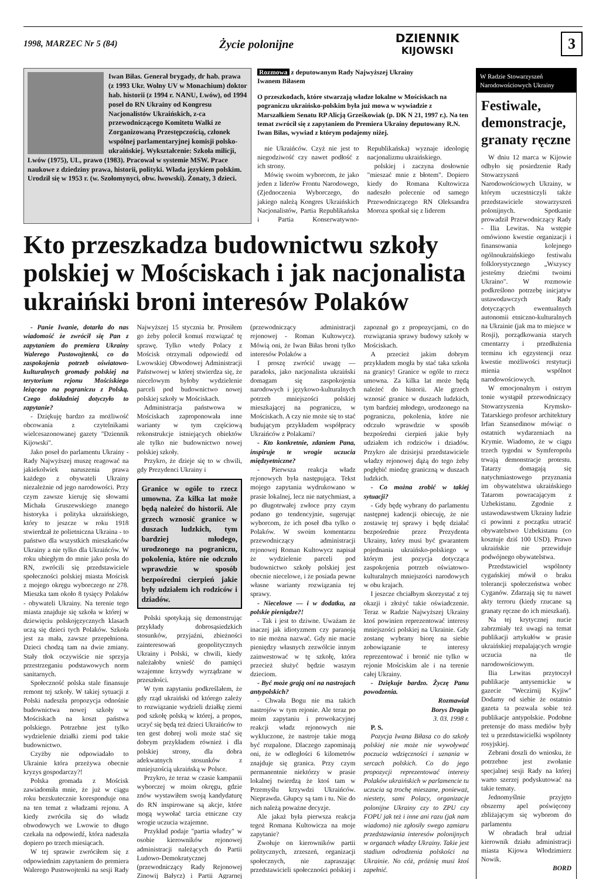1998, MARZEC Nr 5 (84) Życie polonijne DZIENNIK
KIJOWSKI 3
Iwan Biłas. Generał brygady, dr hab. prawa (z 1993 Ukr. Wolny UV w Monachium) doktor hab. historii (z 1994 r. NANU, Lwów), od 1994 poseł do RN Ukrainy od Kongresu Nacjonalistów Ukraińskich, z-ca przewodniczącego Komitetu Walki ze Zorganizowaną Przestępczością, członek wspólnej parlamentaryjnej komisji polsko-ukraińskiej. Wykształcenie: Szkoła milicji, Lwów (1975), UL, prawo (1983). Pracował w systemie MSW. Prace naukowe z dziedziny prawa, historii, polityki. Włada językiem polskim. Urodził się w 1953 r. (w. Szołomynyci, obw. lwowski). Żonaty, 3 dzieci.
Rozmowa z deputowanym Rady Najwyższej Ukrainy
Iwanem Biłasem
O przeszkodach, które stwarzają władze lokalne w Mościskach na pograniczu ukraińsko-polskim była już mowa w wywiadzie z Marszałkiem Senatu RP Alicją Grześkowiak (p. DK N 21, 1997 r.). Na ten temat zwrócił się z zapytaniem do Premiera Ukrainy deputowany R.N. Iwan Biłas, wywiad z którym podajemy niżej.
nie Ukraińców. Czyż nie jest to niegodziwość czy nawet podłość z ich strony.
Mówię swoim wyborcom, że jako jeden z liderów Frontu Narodowego, (Zjednoczenia Wyborczego, do jakiego należą Kongres Ukraińskich Nacjonalistów, Partia Republikańska i Partia Konserwatywno-Republikańska) wyznaje ideologię nacjonalizmu ukraińskiego.
polskiej i zaczyna dosłownie "mieszać mnie z błotem". Dopiero kiedy do Romana Kultowicza nadeszło polecenie od samego Przewodniczącego RN Oleksandra Moroza spotkał się z liderem
Kto przeszkadza budownictwu szkoły polskiej w Mościskach i jak nacjonalista ukraiński broni interesów Polaków
- Panie Iwanie, dotarła do nas wiadomość że zwrócił się Pan z zapytaniem do premiera Ukrainy Walerego Pustowojtenki, co do zaspokojenia potrzeb oświatowo-kulturalnych gromady polskiej na terytorium rejonu Mościskiego leżącego na pograniczu z Polską. Czego dokładniej dotyczyło to zapytanie?
- Dziękuję bardzo za możliwość obcowania z czytelnikami wielcesazonowanej gazety "Dziennik Kijowski".
Jako poseł do parlamentu Ukrainy - Rady Najwyższej muszę reagować na jakiekolwiek naruszenia prawa każdego z obywateli Ukrainy niezależnie od jego narodowości. Przy czym zawsze kieruję się słowami Michała Gruszewskiego znanego historyka i polityka ukraińskiego, który to jeszcze w roku 1918 stwierdzał że polietniczna Ukraina - to państwo dla wszystkich mieszkańców Ukrainy a nie tylko dla Ukraińców. W roku ubiegłym do mnie jako posła do RN, zwrócili się przedstawiciele społeczności polskiej miasta Mościsk z mojego okręgu wyborczego nr 278. Mieszka tam około 8 tysięcy Polaków - obywateli Ukrainy. Na terenie tego miasta znajduje się szkoła w której w dziewięciu polskojęzycznych klasach uczą się dzieci tych Polaków. Szkoła jest za mała, zawsze przepełniona. Dzieci chodzą tam na dwie zmiany. Stały tłok oczywiście nie sprzyja przestrzeganiu podstawowych norm sanitarnych.
Społeczność polska stale finansuje remont tej szkoły. W takiej sytuacji z Polski nadeszła propozycja odnośnie budownictwa nowej szkoły w Mościskach na koszt państwa polskiego. Potrzebne jest tylko wydzielenie działki ziemi pod takie budownictwo.
Czyżby nie odpowiadało to Ukrainie która przeżywa obecnie kryzys gospodarczy?!
Polska gromada z Mościsk zawiadomiła mnie, że już w ciągu roku bezskutecznie koresponduje ona na ten temat z władzami rejonu. A kiedy zwróciła się do władz obwodowych we Lwowie to długo czekała na odpowiedź, która nadeszła dopiero po trzech miesiącach.
W tej sprawie zwróciłem się z odpowiednim zapytaniem do premiera Walerego Pustowojtenki na sesji Rady Najwyższej 15 stycznia br. Prosiłem go żeby polecił komuś rozwiązać tę sprawę. Tylko wtedy Polacy z Mościsk otrzymali odpowiedź od Lwowskiej Obwodowej Administracji Państwowej w której stwierdza się, że niecelowym byłoby wydzielenie parceli pod budownictwo nowej polskiej szkoły w Mościskach.
Administracja państwowa w Mościskach zaproponowała inne warianty w tym częściową rekonstrukcje istniejących obiektów ale tylko nie budownictwo nowej polskiej szkoły.
Przykro, że dzieje się to w chwili, gdy Prezydenci Ukrainy i
Granice w ogóle to rzecz umowna. Za kilka lat może będą należeć do historii. Ale grzech wznosić granice w duszach ludzkich, tym bardziej młodego, urodzonego na pograniczu, pokolenia, które nie odczuło wprawdzie w sposób bezpośredni cierpień jakie były udziałem ich rodziców i dziadów.
Polski spotykają się demonstrując przykłady dobrosąsiedzkich stosunków, przyjaźni, zbieżności zainteresowań geopolitycznych Ukrainy i Polski, w chwili, kiedy należałoby wnieść do pamięci wzajemne krzywdy wyrządzane w przeszłości.
W tym zapytaniu podkreślałem, że gdy rząd ukraiński od którego zależy to rozwiązanie wydzieli działkę ziemi pod szkołę polską w której, a propos, uczyć się będą też dzieci Ukraińców to ten gest dobrej woli może stać się dobrym przykładem również i dla polskiej strony, dla dobra adekwatnych stosunków z mniejszością ukraińską w Polsce.
Przykro, że teraz w czasie kampanii wyborczej w moim okręgu, gdzie znów wystawiłem swoją kandydaturę do RN inspirowane są akcje, które mogą wywołać tarcia etniczne czy wrogie uczucia wzajemne.
Przykład podaje "partia władzy" w osobie kierowników rejonowej administracji należących do Partii Ludowo-Demokratycznej (przewodniczący Rady Rejonowej Zinowij Bałycz) i Partii Agrarnej (przewodniczący administracji rejonowej - Roman Kultowycz). Mówią oni, że Iwan Biłas broni tylko interesów Polaków a
I proszę zwrócić uwagę — paradoks, jako nacjonalista ukraiński domagam się zaspokojenia narodowych i językowo-kulturalnych potrzeb mniejszości polskiej mieszkającej na pograniczu, w Mościskach. A czy nie może się to stać budującym przykładem współpracy Ukraińców z Polakami?
- Kto konkretnie, zdaniem Pana, inspiruje te wrogie uczucia międzyetniczne?
- Pierwsza reakcja władz rejonowych była następująca. Tekst mojego zapytania wydrukowano w prasie lokalnej, lecz nie natychmiast, a po długotrwałej zwłoce przy czym podano go tendencyjnie, sugerując wyborcom, że ich poseł dba tylko o Polaków. W swoim komentarzu przewodniczący administracji rejonowej Roman Kultowycz napisał że wydzielenie parceli pod budownictwo szkoły polskiej jest obecnie niecelowe, i że posiada pewne własne warianty rozwiązania tej sprawy.
- Niecelowe — i w dodatku, za polskie pieniądze?!
- Tak i jest to dziwne. Uważam że inaczej jak idiotyzmem czy paranoją to nie można nazwać. Gdy nie macie pieniędzy własnych zezwólcie innym zainwestować w tę szkołę, która przecież służyć będzie waszym dzieciom.
- Być może grają oni na nastrojach antypolskich?
- Chwała Bogu nie ma takich nastrojów w tym rejonie. Ale teraz po moim zapytaniu i prowokacyjnej reakcji władz rejonowych nie wykluczone, że nastroje takie mogą być rozpalone. Dlaczego zapominają oni, że w odległości 6 kilometrów znajduje się granica. Przy czym permanentnie niektórzy w prasie lokalnej twierdzą że ktoś tam w Przemyślu krzywdzi Ukraińców. Nieprawda. Głupcy są tam i tu. Nie do nich należą poważne decyzje.
Ale jakaż była pierwsza reakcja tegoż Romana Kultowicza na moje zapytanie?
Zwołuje on kierowników partii politycznych, zrzeszeń, organizacji społecznych, nie zapraszając przedstawicieli społeczności polskiej i zapoznał go z propozycjami, co do rozwiązania sprawy budowy szkoły w Mościskach.
A przecież jakim dobrym przykładem mogła by stać taka szkoła na granicy! Granice w ogóle to rzecz umowna. Za kilka lat może będą należeć do historii. Ale grzech wznosić granice w duszach ludzkich, tym bardziej młodego, urodzonego na pograniczu, pokolenia, które nie odczuło wprawdzie w sposób bezpośredni cierpień jakie były udziałem ich rodziców i dziadów. Przykro ale dzisiejsi przedstawiciele władzy rejonowej dążą do tego żeby pogłębić miedzę graniczną w duszach ludzkich.
- Co można zrobić w takiej sytuacji?
- Gdy będę wybrany do parlamentu następnej kadencji obiecuję, że nie zostawię tej sprawy i będę działać bezpośrednie przez Prezydenta Ukrainy, który musi być gwarantem pojednania ukraińsko-polskiego w którym jest pozycja dotycząca zaspokojenia potrzeb oświatowo-kulturalnych mniejszości narodowych w obu krajach.
I jeszcze chciałbym skorzystać z tej okazji i złożyć takie oświadczenie. Teraz w Radzie Najwyższej Ukrainy ktoś powinien reprezentować interesy mniejszości polskiej na Ukrainie. Gdy zostanę wybrany biorę na siebie zobowiązanie te interesy reprezentować i bronić nie tylko w rejonie Mościskim ale i na terenie całej Ukrainy.
- Dziękuje bardzo. Życzę Panu powodzenia.
Rozmawiał
Borys Dragin
3. 03. 1998 r.
P. S.
Pozycja Iwana Biłasa co do szkoły polskiej nie może nie wywoływać poczucia wdzięczności i uznania w sercach polskich. Co do jego propozycji reprezentować interesy Polaków ukraińskich w parlamencie tu uczucia są trochę mieszane, ponieważ, niestety, sami Polacy, organizacje polonijne Ukrainy czy to ZPU czy FOPU jak też i inne ani razu (jak nam wiadomo) nie zgłosiły swego zamiaru przedstawiania interesów polonijnych w organach władzy Ukrainy. Takie jest stadium odrodzenia polskości na Ukrainie. No cóż, próżnię musi ktoś zapełnić.
W Radzie Stowarzyszeń Narodowościowych Ukrainy
Festiwale, demonstracje, granaty ręczne
W dniu 12 marca w Kijowie odbyło się posiedzenie Rady Stowarzyszeń Narodowościowych Ukrainy, w którym uczestniczyli także przedstawiciele stowarzyszeń polonijnych. Spotkanie prowadził Przewodniczący Rady - Ilia Lewitas. Na wstępie omówiono kwestie organizacji i finansowania kolejnego ogólnoukraińskiego festiwalu folklorystycznego „Wszyscy jesteśmy dziećmi twoimi Ukraino". W rozmowie podkreślono potrzebę inicjatyw ustawodawczych Rady dotyczących ewentualnych autonomii etniczno-kulturalnych na Ukrainie (jak ma to miejsce w Rosji), porządkowania starych cmentarzy i przedłużenia terminu ich egzystencji oraz kwestie możliwości restytucji mienia wspólnot narodowościowych.
W emocjonalnym i ostrym tonie wystąpił przewodniczący Stowarzyszenia Krymsko-Tatarskiego profesor architektury Irfan Szansedinow mówiąc o ostatnich wydarzeniach na Krymie. Wiadomo, że w ciągu trzech tygodni w Symferopolu trwają demonstracje protestu. Tatarzy domagają się natychmiastowego przyznania im obywatelstwa ukraińskiego Tatarom powracającym z Uzbekistanu. Zgodnie z ustawodawstwem Ukrainy ludzie ci powinni z początku utracić obywatelstwo Uzbekistanu (co kosztuje dziś 100 USD). Prawo ukraińskie nie przewiduje podwójnego obywatelstwa.
Przedstawiciel wspólnoty cygańskiej mówił o braku tolerancji społeczeństwa wobec Cyganów. Zdarzają się tu nawet akty terroru (kiedy rzucane są granaty ręczne do ich mieszkań).
Na tej krytycznej nucie zabrzmiały też uwagi na temat publikacji artykułów w prasie ukraińskiej rozpalających wrogie uczucia na tle narodowościowym.
Ilia Lewitas przytoczył publikacje antysemickie w gazecie "Weczirnij Kyjiw" Dodamy od siebie że ostatnio gazeta ta pozwala sobie też publikacje antypolskie. Podobne pretensje do mass mediów były też u przedstawicielki wspólnoty rosyjskiej.
Zebrani doszli do wniosku, że potrzebne jest zwołanie specjalnej sesji Rady na której warto szerzej podyskutować na takie tematy.
Jednomyślnie przyjęto obszerny apel poświęcony zbliżającym się wyborom do parlamentu
W obradach brał udział kierownik działu administracji miasta Kijowa Włodzimierz Nowik.
BORD